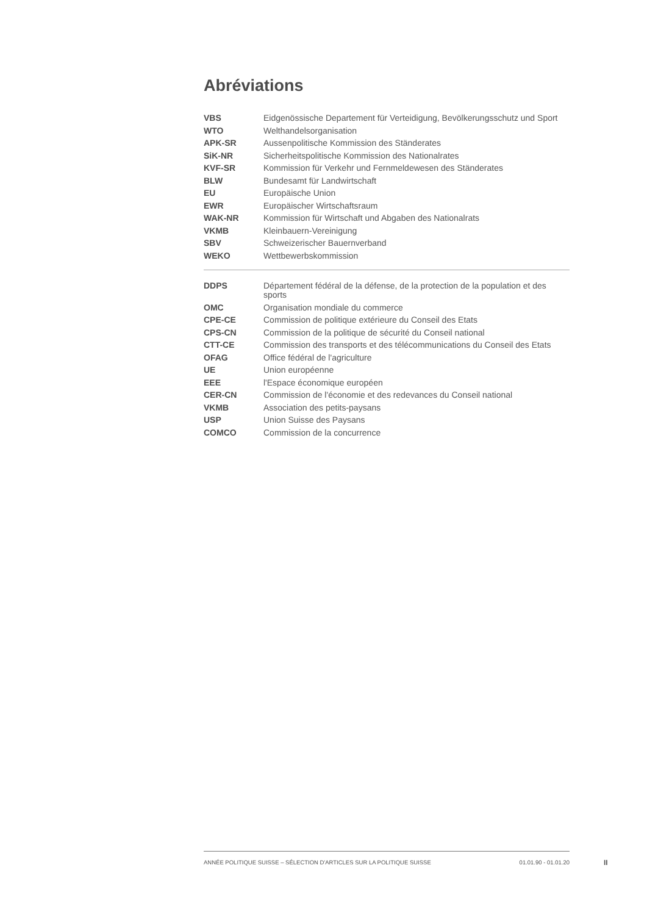Abréviations
| VBS | Eidgenössische Departement für Verteidigung, Bevölkerungsschutz und Sport |
| WTO | Welthandelsorganisation |
| APK-SR | Aussenpolitische Kommission des Ständerates |
| SiK-NR | Sicherheitspolitische Kommission des Nationalrates |
| KVF-SR | Kommission für Verkehr und Fernmeldewesen des Ständerates |
| BLW | Bundesamt für Landwirtschaft |
| EU | Europäische Union |
| EWR | Europäischer Wirtschaftsraum |
| WAK-NR | Kommission für Wirtschaft und Abgaben des Nationalrats |
| VKMB | Kleinbauern-Vereinigung |
| SBV | Schweizerischer Bauernverband |
| WEKO | Wettbewerbskommission |
| DDPS | Département fédéral de la défense, de la protection de la population et des sports |
| OMC | Organisation mondiale du commerce |
| CPE-CE | Commission de politique extérieure du Conseil des Etats |
| CPS-CN | Commission de la politique de sécurité du Conseil national |
| CTT-CE | Commission des transports et des télécommunications du Conseil des Etats |
| OFAG | Office fédéral de l'agriculture |
| UE | Union européenne |
| EEE | l'Espace économique européen |
| CER-CN | Commission de l'économie et des redevances du Conseil national |
| VKMB | Association des petits-paysans |
| USP | Union Suisse des Paysans |
| COMCO | Commission de la concurrence |
ANNÉE POLITIQUE SUISSE – SÉLECTION D'ARTICLES SUR LA POLITIQUE SUISSE 01.01.90 - 01.01.20
II